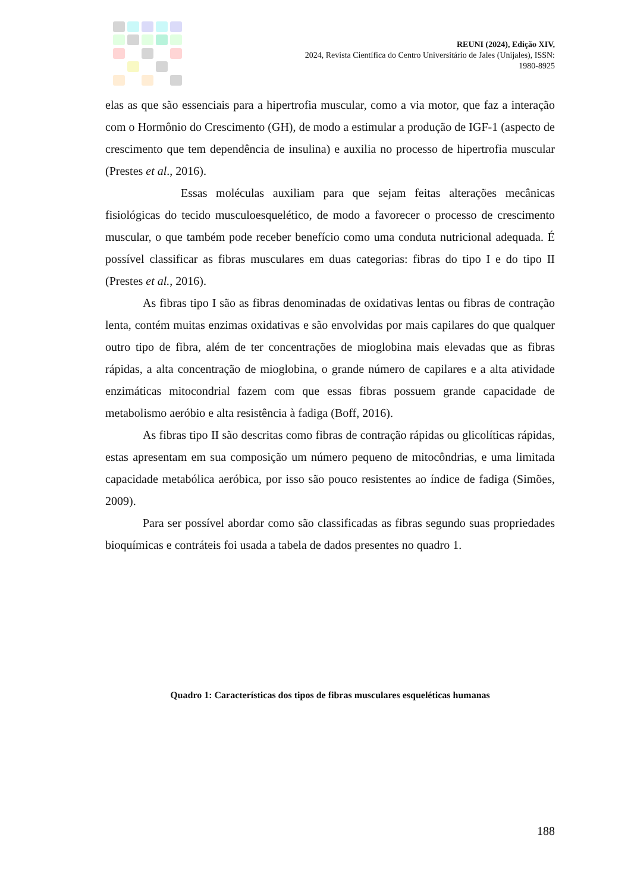REUNI (2024), Edição XIV,
2024, Revista Científica do Centro Universitário de Jales (Unijales), ISSN:
1980-8925
elas as que são essenciais para a hipertrofia muscular, como a via motor, que faz a interação com o Hormônio do Crescimento (GH), de modo a estimular a produção de IGF-1 (aspecto de crescimento que tem dependência de insulina) e auxilia no processo de hipertrofia muscular (Prestes et al., 2016).
Essas moléculas auxiliam para que sejam feitas alterações mecânicas fisiológicas do tecido musculoesquelético, de modo a favorecer o processo de crescimento muscular, o que também pode receber benefício como uma conduta nutricional adequada. É possível classificar as fibras musculares em duas categorias: fibras do tipo I e do tipo II (Prestes et al., 2016).
As fibras tipo I são as fibras denominadas de oxidativas lentas ou fibras de contração lenta, contém muitas enzimas oxidativas e são envolvidas por mais capilares do que qualquer outro tipo de fibra, além de ter concentrações de mioglobina mais elevadas que as fibras rápidas, a alta concentração de mioglobina, o grande número de capilares e a alta atividade enzimáticas mitocondrial fazem com que essas fibras possuem grande capacidade de metabolismo aeróbio e alta resistência à fadiga (Boff, 2016).
As fibras tipo II são descritas como fibras de contração rápidas ou glicolíticas rápidas, estas apresentam em sua composição um número pequeno de mitocôndrias, e uma limitada capacidade metabólica aeróbica, por isso são pouco resistentes ao índice de fadiga (Simões, 2009).
Para ser possível abordar como são classificadas as fibras segundo suas propriedades bioquímicas e contráteis foi usada a tabela de dados presentes no quadro 1.
Quadro 1: Características dos tipos de fibras musculares esqueléticas humanas
188